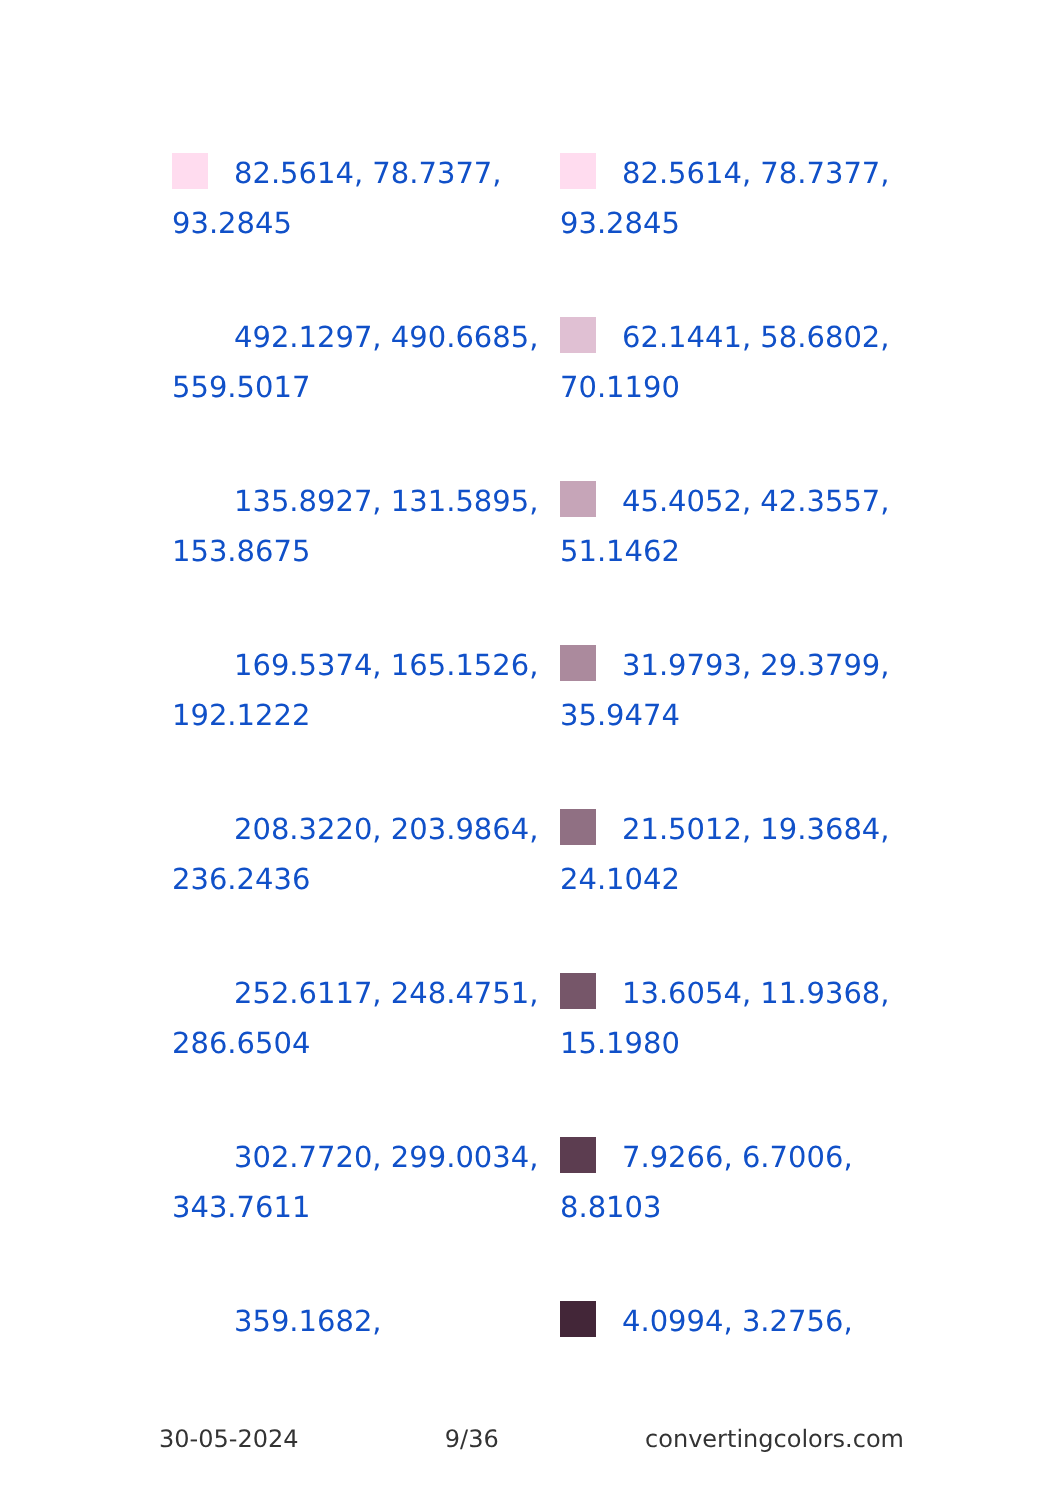82.5614, 78.7377, 93.2845
82.5614, 78.7377, 93.2845
492.1297, 490.6685, 559.5017
62.1441, 58.6802, 70.1190
135.8927, 131.5895, 153.8675
45.4052, 42.3557, 51.1462
169.5374, 165.1526, 192.1222
31.9793, 29.3799, 35.9474
208.3220, 203.9864, 236.2436
21.5012, 19.3684, 24.1042
252.6117, 248.4751, 286.6504
13.6054, 11.9368, 15.1980
302.7720, 299.0034, 343.7611
7.9266, 6.7006, 8.8103
359.1682,
4.0994, 3.2756,
30-05-2024 9/36 convertingcolors.com